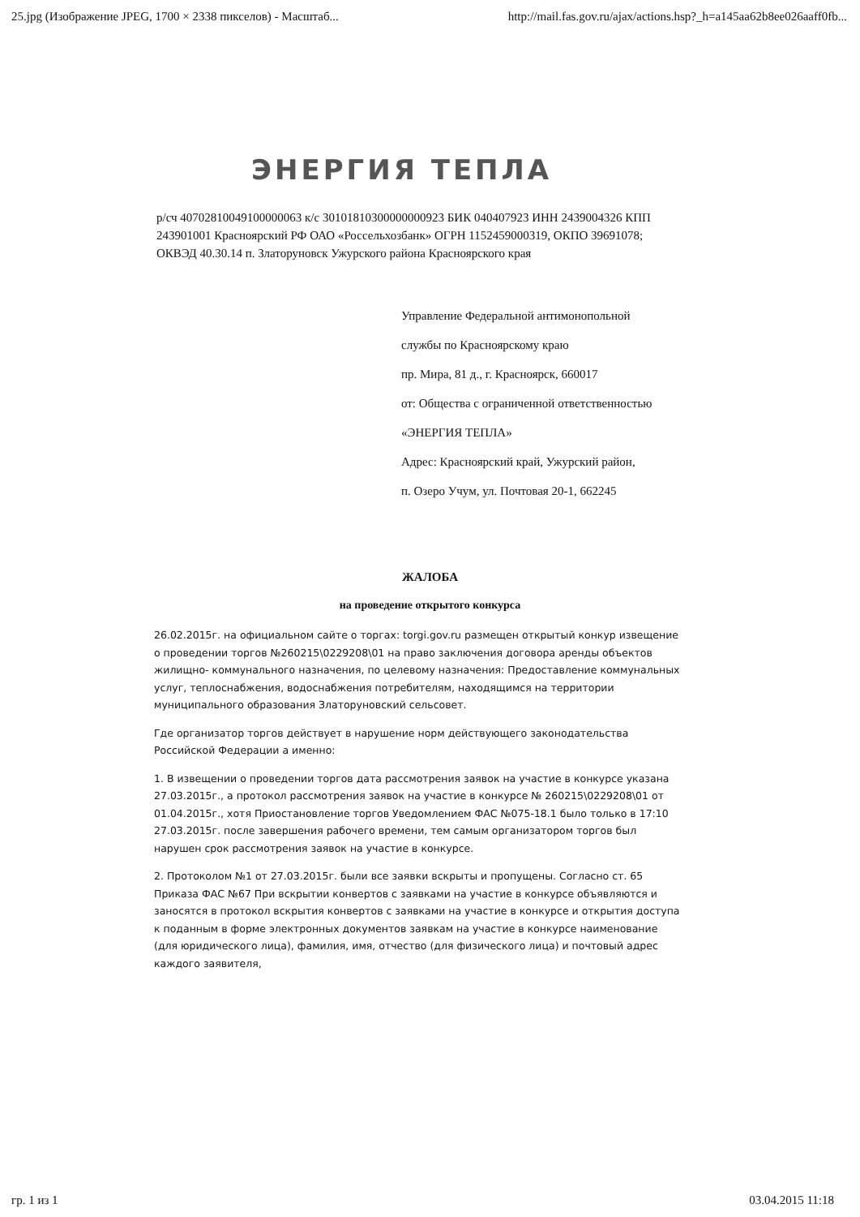25.jpg (Изображение JPEG, 1700 × 2338 пикселов) - Масштаб... http://mail.fas.gov.ru/ajax/actions.hsp?_h=a145aa62b8ee026aaff0fb...
ЭНЕРГИЯ ТЕПЛА
р/сч 40702810049100000063 к/с 30101810300000000923 БИК 040407923 ИНН 2439004326 КПП 243901001 Красноярский РФ ОАО «Россельхозбанк» ОГРН 1152459000319, ОКПО 39691078; ОКВЭД 40.30.14 п. Златоруновск Ужурского района Красноярского края
Управление Федеральной антимонопольной
службы по Красноярскому краю
пр. Мира, 81 д., г. Красноярск, 660017
от: Общества с ограниченной ответственностью
«ЭНЕРГИЯ ТЕПЛА»
Адрес: Красноярский край, Ужурский район,
п. Озеро Учум, ул. Почтовая 20-1, 662245
ЖАЛОБА
на проведение открытого конкурса
26.02.2015г. на официальном сайте о торгах: torgi.gov.ru размещен открытый конкур извещение о проведении торгов №260215\0229208\01 на право заключения договора аренды объектов жилищно- коммунального назначения, по целевому назначения: Предоставление коммунальных услуг, теплоснабжения, водоснабжения потребителям, находящимся на территории муниципального образования Златоруновский сельсовет.
Где организатор торгов действует в нарушение норм действующего законодательства Российской Федерации а именно:
1. В извещении о проведении торгов дата рассмотрения заявок на участие в конкурсе указана 27.03.2015г., а протокол рассмотрения заявок на участие в конкурсе № 260215\0229208\01 от 01.04.2015г., хотя Приостановление торгов Уведомлением ФАС №075-18.1 было только в 17:10 27.03.2015г. после завершения рабочего времени, тем самым организатором торгов был нарушен срок рассмотрения заявок на участие в конкурсе.
2. Протоколом №1 от 27.03.2015г. были все заявки вскрыты и пропущены. Согласно ст. 65 Приказа ФАС №67 При вскрытии конвертов с заявками на участие в конкурсе объявляются и заносятся в протокол вскрытия конвертов с заявками на участие в конкурсе и открытия доступа к поданным в форме электронных документов заявкам на участие в конкурсе наименование (для юридического лица), фамилия, имя, отчество (для физического лица) и почтовый адрес каждого заявителя,
гр. 1 из 1 03.04.2015 11:18